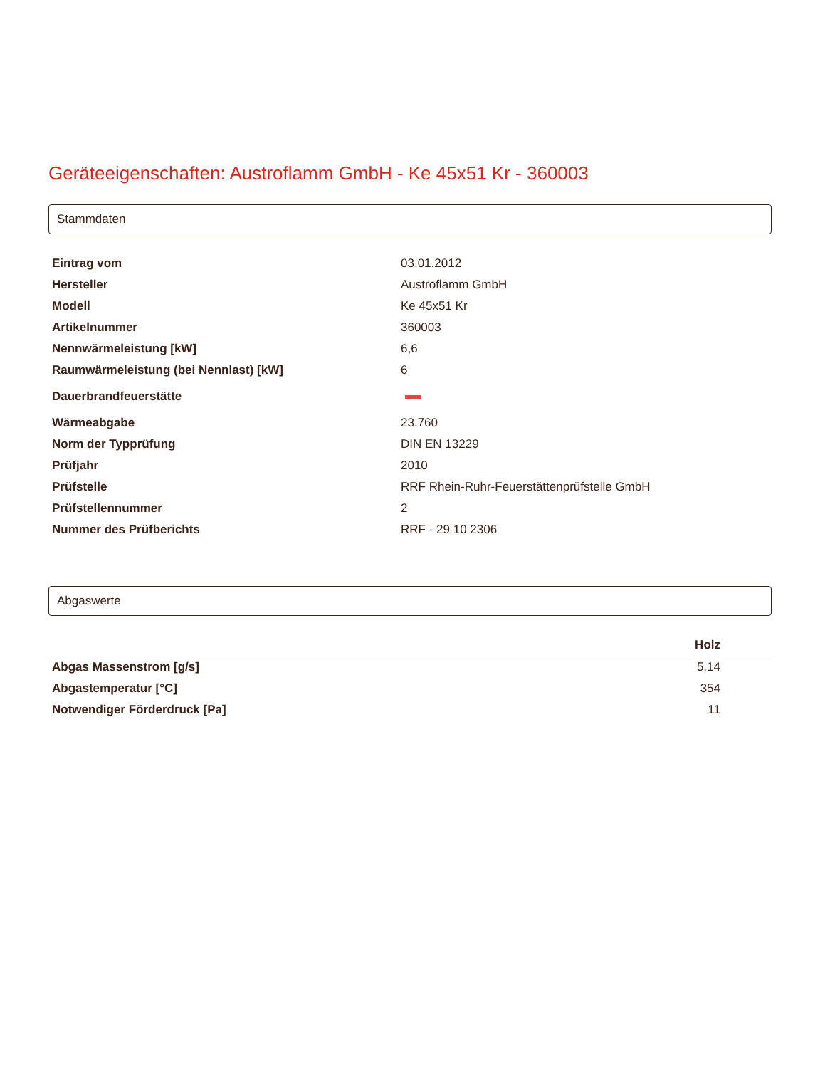Geräteeigenschaften: Austroflamm GmbH - Ke 45x51 Kr - 360003
Stammdaten
| Eintrag vom | 03.01.2012 |
| Hersteller | Austroflamm GmbH |
| Modell | Ke 45x51 Kr |
| Artikelnummer | 360003 |
| Nennwärmeleistung [kW] | 6,6 |
| Raumwärmeleistung (bei Nennlast) [kW] | 6 |
| Dauerbrandfeuerstätte | |
| Wärmeabgabe | 23.760 |
| Norm der Typprüfung | DIN EN 13229 |
| Prüfjahr | 2010 |
| Prüfstelle | RRF Rhein-Ruhr-Feuerstättenprüfstelle GmbH |
| Prüfstellennummer | 2 |
| Nummer des Prüfberichts | RRF - 29 10 2306 |
Abgaswerte
| | Holz |
| --- | --- |
| Abgas Massenstrom [g/s] | 5,14 |
| Abgastemperatur [°C] | 354 |
| Notwendiger Förderdruck [Pa] | 11 |